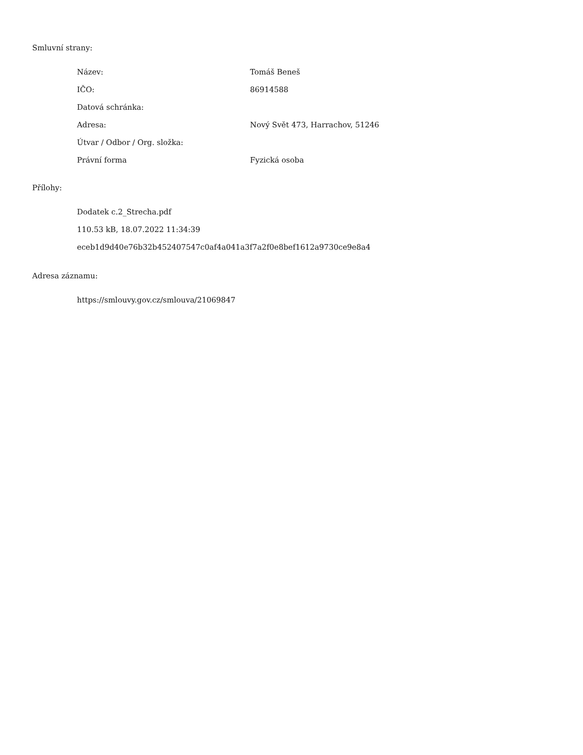Smluvní strany:
| Název: | Tomáš Beneš |
| IČO: | 86914588 |
| Datová schránka: | |
| Adresa: | Nový Svět 473, Harrachov, 51246 |
| Útvar / Odbor / Org. složka: | |
| Právní forma | Fyzická osoba |
Přílohy:
Dodatek c.2_Strecha.pdf
110.53 kB, 18.07.2022 11:34:39
eceb1d9d40e76b32b452407547c0af4a041a3f7a2f0e8bef1612a9730ce9e8a4
Adresa záznamu:
https://smlouvy.gov.cz/smlouva/21069847